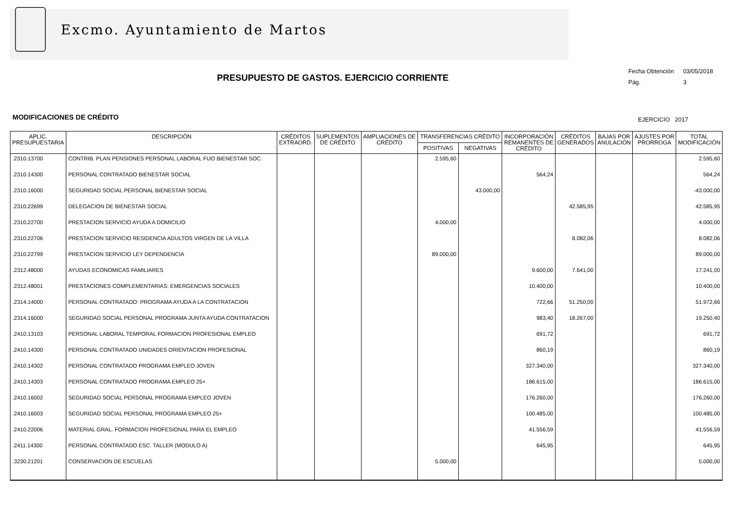Excmo. Ayuntamiento de Martos
Fecha Obtención 03/05/2018
Pág. 3
PRESUPUESTO DE GASTOS. EJERCICIO CORRIENTE
MODIFICACIONES DE CRÉDITO EJERCICIO 2017
| APLIC. PRESUPUESTARIA | DESCRIPCIÓN | CRÉDITOS EXTRAORD. | SUPLEMENTOS DE CRÉDITO | AMPLIACIONES DE CRÉDITO | TRANSFERENCIAS CRÉDITO | | INCORPORACIÓN REMANENTES DE CRÉDITO | CRÉDITOS GENERADOS | BAJAS POR ANULACIÓN | AJUSTES POR PRORROGA | TOTAL MODIFICACIÓN |
| --- | --- | --- | --- | --- | --- | --- | --- | --- | --- | --- | --- |
| | | | | | POSITIVAS | NEGATIVAS | | | | | |
| .2310.13700 | CONTRIB. PLAN PENSIONES PERSONAL LABORAL FIJO BIENESTAR SOC. | | | | 2.595,60 | | | | | | 2.595,60 |
| .2310.14300 | PERSONAL CONTRATADO BIENESTAR SOCIAL | | | | | | 564,24 | | | | 564,24 |
| .2310.16000 | SEGURIDAD SOCIAL PERSONAL BIENESTAR SOCIAL | | | | | 43.000,00 | | | | | -43.000,00 |
| .2310.22699 | DELEGACION DE BIENESTAR SOCIAL | | | | | | | 42.585,95 | | | 42.585,95 |
| .2310.22700 | PRESTACION SERVICIO AYUDA A DOMICILIO | | | | 4.000,00 | | | | | | 4.000,00 |
| .2310.22706 | PRESTACION SERVICIO RESIDENCIA ADULTOS VIRGEN DE LA VILLA | | | | | | | 8.082,06 | | | 8.082,06 |
| .2310.22799 | PRESTACION SERVICIO LEY DEPENDENCIA | | | | 89.000,00 | | | | | | 89.000,00 |
| .2312.48000 | AYUDAS ECONOMICAS FAMILIARES | | | | | | 9.600,00 | 7.641,00 | | | 17.241,00 |
| .2312.48001 | PRESTACIONES COMPLEMENTARIAS: EMERGENCIAS SOCIALES | | | | | | 10.400,00 | | | | 10.400,00 |
| .2314.14000 | PERSONAL CONTRATADO: PROGRAMA AYUDA A LA CONTRATACION | | | | | | 722,66 | 51.250,00 | | | 51.972,66 |
| .2314.16000 | SEGURIDAD SOCIAL PERSONAL PROGRAMA JUNTA AYUDA CONTRATACION | | | | | | 983,40 | 18.267,00 | | | 19.250,40 |
| .2410.13103 | PERSONAL LABORAL TEMPORAL FORMACION PROFESIONAL EMPLEO | | | | | | 691,72 | | | | 691,72 |
| .2410.14300 | PERSONAL CONTRATADO UNIDADES ORIENTACION PROFESIONAL | | | | | | 860,19 | | | | 860,19 |
| .2410.14302 | PERSONAL CONTRATADO PROGRAMA EMPLEO JOVEN | | | | | | 327.340,00 | | | | 327.340,00 |
| .2410.14303 | PERSONAL CONTRATADO PROGRAMA EMPLEO 25+ | | | | | | 186.615,00 | | | | 186.615,00 |
| .2410.16002 | SEGURIDAD SOCIAL PERSONAL PROGRAMA EMPLEO JOVEN | | | | | | 176.260,00 | | | | 176.260,00 |
| .2410.16003 | SEGURIDAD SOCIAL PERSONAL PROGRAMA EMPLEO 25+ | | | | | | 100.485,00 | | | | 100.485,00 |
| .2410.22006 | MATERIAL GRAL. FORMACION PROFESIONAL PARA EL EMPLEO | | | | | | 41.556,59 | | | | 41.556,59 |
| .2411.14300 | PERSONAL CONTRATADO ESC. TALLER (MODULO A) | | | | | | 645,95 | | | | 645,95 |
| .3230.21201 | CONSERVACION DE ESCUELAS | | | | 5.000,00 | | | | | | 5.000,00 |